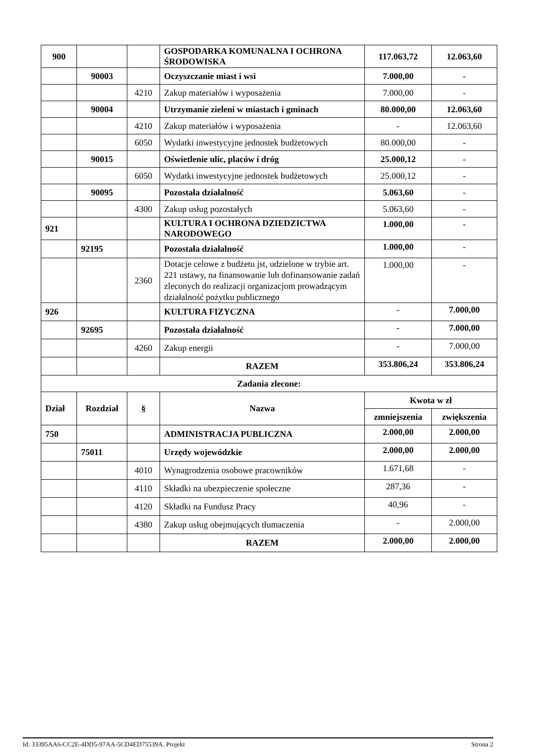| 900 | | | GOSPODARKA KOMUNALNA I OCHRONA ŚRODOWISKA | 117.063,72 | 12.063,60 |
| | 90003 | | Oczyszczanie miast i wsi | 7.000,00 | - |
| | | 4210 | Zakup materiałów i wyposażenia | 7.000,00 | - |
| | 90004 | | Utrzymanie zieleni w miastach i gminach | 80.000,00 | 12.063,60 |
| | | 4210 | Zakup materiałów i wyposażenia | - | 12.063,60 |
| | | 6050 | Wydatki inwestycyjne jednostek budżetowych | 80.000,00 | - |
| | 90015 | | Oświetlenie ulic, placów i dróg | 25.000,12 | - |
| | | 6050 | Wydatki inwestycyjne jednostek budżetowych | 25.000,12 | - |
| | 90095 | | Pozostała działalność | 5.063,60 | - |
| | | 4300 | Zakup usług pozostałych | 5.063,60 | - |
| 921 | | | KULTURA I OCHRONA DZIEDZICTWA NARODOWEGO | 1.000,00 | - |
| | 92195 | | Pozostała działalność | 1.000,00 | - |
| | | 2360 | Dotacje celowe z budżetu jst, udzielone w trybie art. 221 ustawy, na finansowanie lub dofinansowanie zadań zleconych do realizacji organizacjom prowadzącym działalność pożytku publicznego | 1.000,00 | - |
| 926 | | | KULTURA FIZYCZNA | - | 7.000,00 |
| | 92695 | | Pozostała działalność | - | 7.000,00 |
| | | 4260 | Zakup energii | - | 7.000,00 |
| | | | RAZEM | 353.806,24 | 353.806,24 |
| Zadania zlecone: | | | | | |
| Dział | Rozdział | § | Nazwa | Kwota w zł | |
| | | | | zmniejszenia | zwiększenia |
| 750 | | | ADMINISTRACJA PUBLICZNA | 2.000,00 | 2.000,00 |
| | 75011 | | Urzędy wojewódzkie | 2.000,00 | 2.000,00 |
| | | 4010 | Wynagrodzenia osobowe pracowników | 1.671,68 | - |
| | | 4110 | Składki na ubezpieczenie społeczne | 287,36 | - |
| | | 4120 | Składki na Fundusz Pracy | 40,96 | - |
| | | 4380 | Zakup usług obejmujących tłumaczenia | - | 2.000,00 |
| | | | RAZEM | 2.000,00 | 2.000,00 |
Id: 33395AA6-CC2E-4DD5-97AA-5CD4ED75539A. Projekt Strona 2